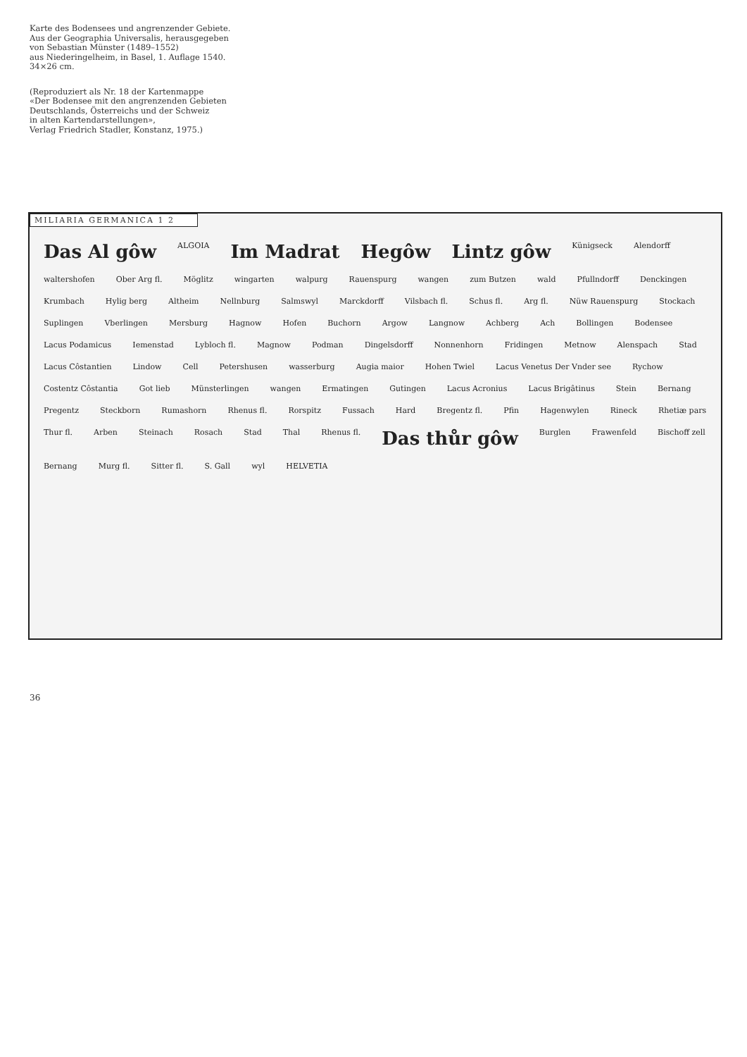Karte des Bodensees und angrenzender Gebiete.
Aus der Geographia Universalis, herausgegeben
von Sebastian Münster (1489–1552)
aus Niederingelheim, in Basel, 1. Auflage 1540.
34×26 cm.
(Reproduziert als Nr. 18 der Kartenmappe
«Der Bodensee mit den angrenzenden Gebieten
Deutschlands, Österreichs und der Schweiz
in alten Kartendarstellungen»,
Verlag Friedrich Stadler, Konstanz, 1975.)
MILIARIA GERMANICA 1 2
Das Al gôw ALGOIA Im Madrat Hegôw Lintz gôw Künigseck Alendorff waltershofen Ober Arg fl. Möglitz wingarten walpurg Rauenspurg wangen zum Butzen wald Pfullndorff Denckingen Krumbach Hylig berg Altheim Nellnburg Salmswyl Marckdorff Vilsbach fl. Schus fl. Arg fl. Nüw Rauenspurg Stockach Suplingen Vberlingen Mersburg Hagnow Hofen Buchorn Argow Langnow Achberg Ach Bollingen Bodensee Lacus Podamicus Iemenstad Lybloch fl. Magnow Podman Dingelsdorff Nonnenhorn Fridingen Metnow Alenspach Stad Lacus Côstantien Lindow Cell Petershusen wasserburg Augia maior Hohen Twiel Lacus Venetus Der Vnder see Rychow Costentz Côstantia Got lieb Münsterlingen wangen Ermatingen Gutingen Lacus Acronius Lacus Brigâtinus Stein Bernang Pregentz Steckborn Rumashorn Rhenus fl. Rorspitz Fussach Hard Bregentz fl. Pfin Hagenwylen Rineck Rhetiæ pars Thur fl. Arben Steinach Rosach Stad Thal Rhenus fl. Das thůr gôw Burglen Frawenfeld Bischoff zell Bernang Murg fl. Sitter fl. S. Gall wyl HELVETIA
36